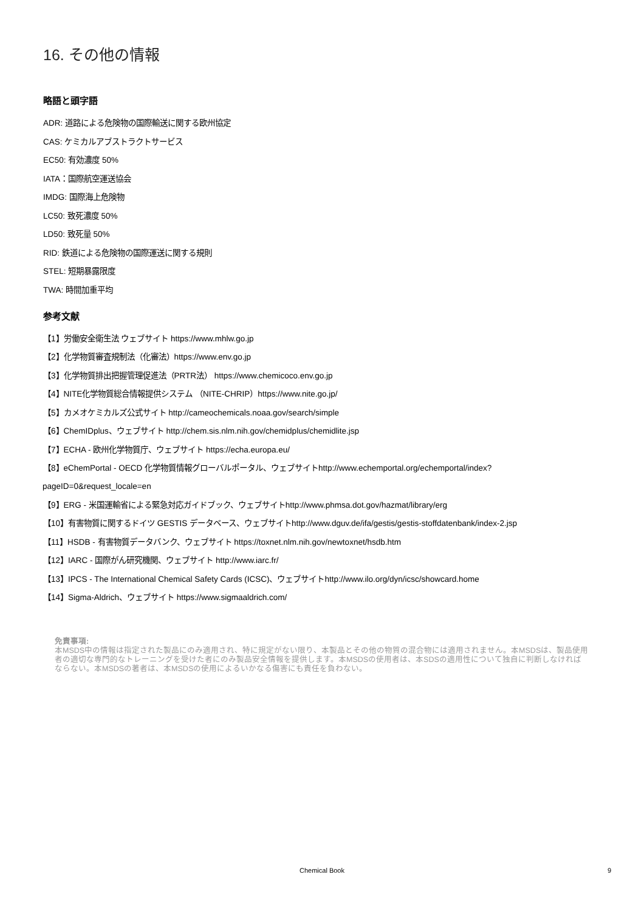16. その他の情報
略語と頭字語
ADR: 道路による危険物の国際輸送に関する欧州協定
CAS: ケミカルアブストラクトサービス
EC50: 有効濃度 50%
IATA：国際航空運送協会
IMDG: 国際海上危険物
LC50: 致死濃度 50%
LD50: 致死量 50%
RID: 鉄道による危険物の国際運送に関する規則
STEL: 短期暴露限度
TWA: 時間加重平均
参考文献
【1】労働安全衛生法 ウェブサイト https://www.mhlw.go.jp
【2】化学物質審査規制法（化審法）https://www.env.go.jp
【3】化学物質排出把握管理促進法（PRTR法） https://www.chemicoco.env.go.jp
【4】NITE化学物質総合情報提供システム （NITE-CHRIP）https://www.nite.go.jp/
【5】カメオケミカルズ公式サイト http://cameochemicals.noaa.gov/search/simple
【6】ChemIDplus、ウェブサイト http://chem.sis.nlm.nih.gov/chemidplus/chemidlite.jsp
【7】ECHA - 欧州化学物質庁、ウェブサイト https://echa.europa.eu/
【8】eChemPortal - OECD 化学物質情報グローバルポータル、ウェブサイトhttp://www.echemportal.org/echemportal/index?
pageID=0&request_locale=en
【9】ERG - 米国運輸省による緊急対応ガイドブック、ウェブサイトhttp://www.phmsa.dot.gov/hazmat/library/erg
【10】有害物質に関するドイツ GESTIS データベース、ウェブサイトhttp://www.dguv.de/ifa/gestis/gestis-stoffdatenbank/index-2.jsp
【11】HSDB - 有害物質データバンク、ウェブサイト https://toxnet.nlm.nih.gov/newtoxnet/hsdb.htm
【12】IARC - 国際がん研究機関、ウェブサイト http://www.iarc.fr/
【13】IPCS - The International Chemical Safety Cards (ICSC)、ウェブサイトhttp://www.ilo.org/dyn/icsc/showcard.home
【14】Sigma-Aldrich、ウェブサイト https://www.sigmaaldrich.com/
免責事項:
本MSDS中の情報は指定された製品にのみ適用され、特に規定がない限り、本製品とその他の物質の混合物には適用されません。本MSDSは、製品使用者の適切な専門的なトレーニングを受けた者にのみ製品安全情報を提供します。本MSDSの使用者は、本SDSの適用性について独自に判断しなければならない。本MSDSの著者は、本MSDSの使用によるいかなる傷害にも責任を負わない。
Chemical Book
9